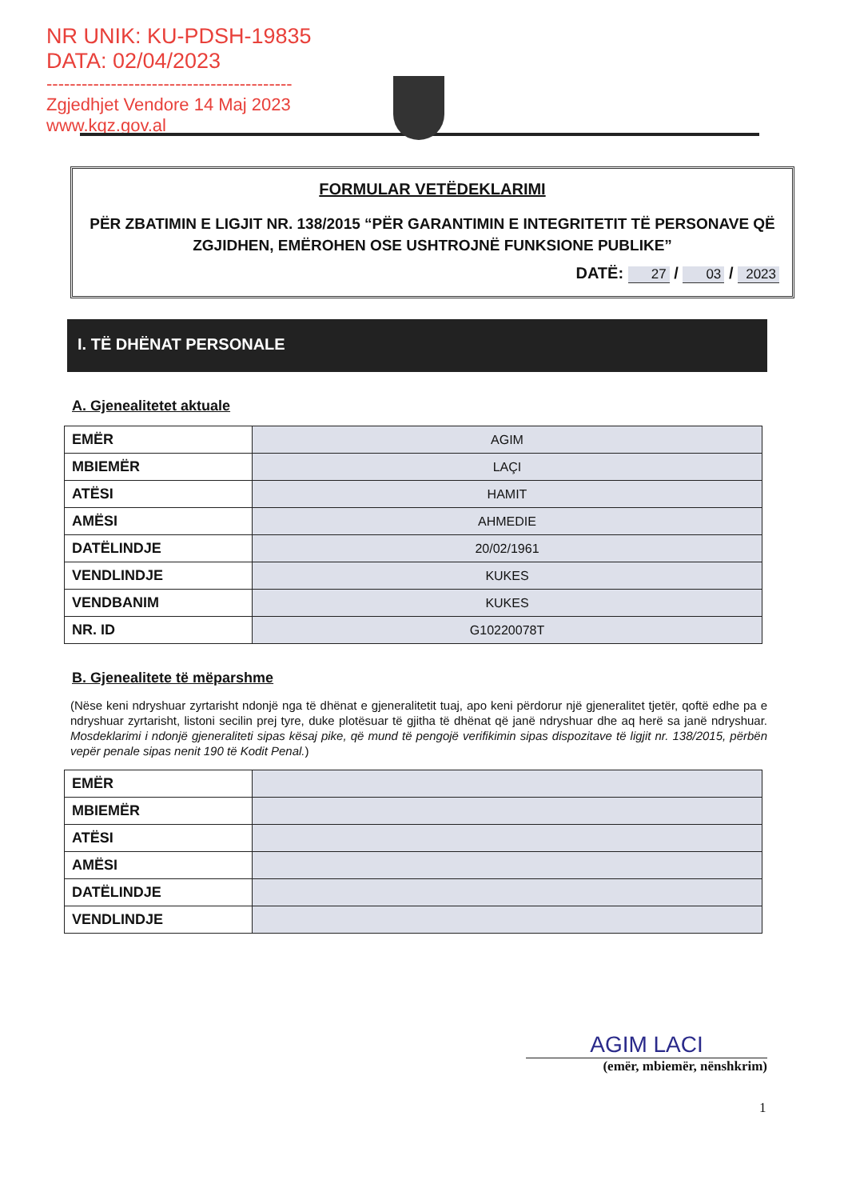NR UNIK: KU-PDSH-19835
DATA: 02/04/2023
------------------------------------------
Zgjedhjet Vendore 14 Maj 2023
www.kqz.gov.al
FORMULAR VETËDEKLARIMI
PËR ZBATIMIN E LIGJIT NR. 138/2015 “PËR GARANTIMIN E INTEGRITETIT TË PERSONAVE QË ZGJIDHEN, EMËROHEN OSE USHTROJNË FUNKSIONE PUBLIKE”
DATË: 27 / 03 / 2023
I. TË DHËNAT PERSONALE
A. Gjenealitetet aktuale
| EMËR | AGIM |
| MBIEMËR | LAÇI |
| ATËSI | HAMIT |
| AMËSI | AHMEDIE |
| DATËLINDJE | 20/02/1961 |
| VENDLINDJE | KUKES |
| VENDBANIM | KUKES |
| NR. ID | G10220078T |
B. Gjenealitete të mëparshme
(Nëse keni ndryshuar zyrtarisht ndonjë nga të dhënat e gjeneralitetit tuaj, apo keni përdorur një gjeneralitet tjetër, qoftë edhe pa e ndryshuar zyrtarisht, listoni secilin prej tyre, duke plotësuar të gjitha të dhënat që janë ndryshuar dhe aq herë sa janë ndryshuar. Mosdeklarimi i ndonjë gjeneraliteti sipas kësaj pike, që mund të pengojë verifikimin sipas dispozitave të ligjit nr. 138/2015, përbën vepër penale sipas nenit 190 të Kodit Penal.)
| EMËR | |
| MBIEMËR | |
| ATËSI | |
| AMËSI | |
| DATËLINDJE | |
| VENDLINDJE | |
AGIM LACI
(emër, mbiemër, nënshkrim)
1